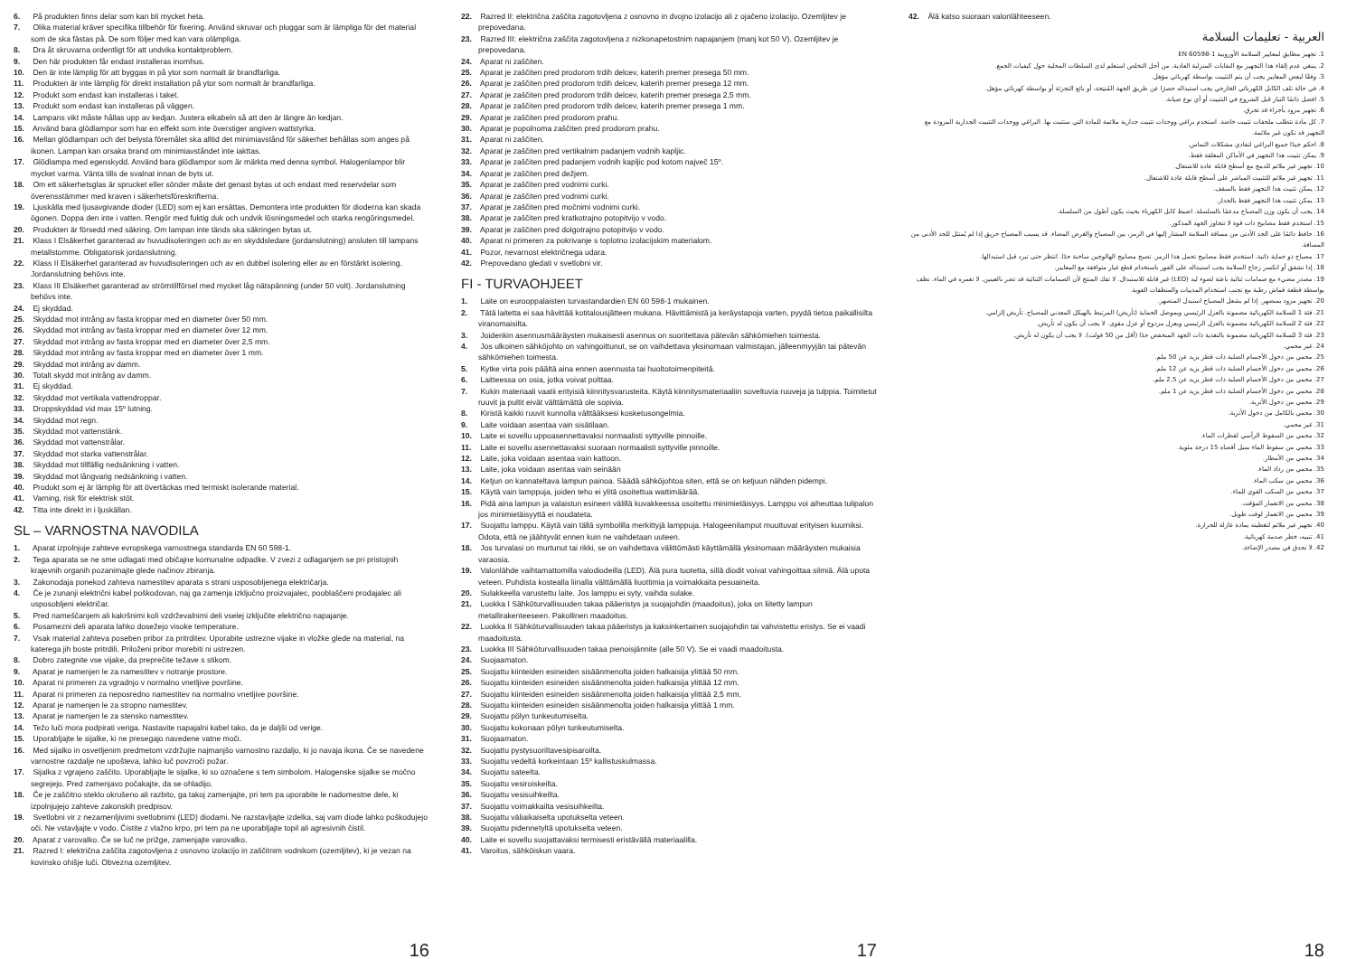6. På produkten finns delar som kan bli mycket heta.
7. Olika material kräver specifika tillbehör för fixering. Använd skruvar och pluggar som är lämpliga för det material som de ska fästas på. De som följer med kan vara olämpliga.
8. Dra åt skruvarna ordentligt för att undvika kontaktproblem.
9. Den här produkten får endast installeras inomhus.
10. Den är inte lämplig för att byggas in på ytor som normalt är brandfarliga.
11. Produkten är inte lämplig för direkt installation på ytor som normalt är brandfarliga.
12. Produkt som endast kan installeras i taket.
13. Produkt som endast kan installeras på väggen.
14. Lampans vikt måste hållas upp av kedjan. Justera elkabeln så att den är längre än kedjan.
15. Använd bara glödlampor som har en effekt som inte överstiger angiven wattstyrka.
16. Mellan glödlampan och det belysta föremålet ska alltid det minimiavstånd för säkerhet behållas som anges på ikonen. Lampan kan orsaka brand om minimiavståndet inte iakttas.
17. Glödlampa med egenskydd. Använd bara glödlampor som är märkta med denna symbol. Halogenlampor blir mycket varma. Vänta tills de svalnat innan de byts ut.
18. Om ett säkerhetsglas är sprucket eller sönder måste det genast bytas ut och endast med reservdelar som överensstämmer med kraven i säkerhetsföreskrifterna.
19. Ljuskälla med ljusavgivande dioder (LED) som ej kan ersättas. Demontera inte produkten för dioderna kan skada ögonen. Doppa den inte i vatten. Rengör med fuktig duk och undvik lösningsmedel och starka rengöringsmedel.
20. Produkten är försedd med säkring. Om lampan inte tänds ska säkringen bytas ut.
21. Klass I Elsäkerhet garanterad av huvudisoleringen och av en skyddsledare (jordanslutning) ansluten till lampans metallstomme. Obligatorisk jordanslutning.
22. Klass II Elsäkerhet garanterad av huvudisoleringen och av en dubbel isolering eller av en förstärkt isolering. Jordanslutning behövs inte.
23. Klass III Elsäkerhet garanterad av strömtillförsel med mycket låg nätspänning (under 50 volt). Jordanslutning behövs inte.
24. Ej skyddad.
25. Skyddad mot intrång av fasta kroppar med en diameter över 50 mm.
26. Skyddad mot intrång av fasta kroppar med en diameter över 12 mm.
27. Skyddad mot intrång av fasta kroppar med en diameter över 2,5 mm.
28. Skyddad mot intrång av fasta kroppar med en diameter över 1 mm.
29. Skyddad mot intrång av damm.
30. Totalt skydd mot intrång av damm.
31. Ej skyddad.
32. Skyddad mot vertikala vattendroppar.
33. Droppskyddad vid max 15º lutning.
34. Skyddad mot regn.
35. Skyddad mot vattenstänk.
36. Skyddad mot vattenstrålar.
37. Skyddad mot starka vattenstrålar.
38. Skyddad mot tillfällig nedsänkning i vatten.
39. Skyddad mot långvarig nedsänkning i vatten.
40. Produkt som ej är lämplig för att övertäckas med termiskt isolerande material.
41. Varning, risk för elektrisk stöt.
42. Titta inte direkt in i ljuskällan.
SL – VARNOSTNA NAVODILA
1. Aparat izpolnjuje zahteve evropskega varnostnega standarda EN 60 598-1.
2. Tega aparata se ne sme odlagati med običajne komunalne odpadke. V zvezi z odlaganjem se pri pristojnih krajevnih organih pozanimajte glede načinov zbiranja.
3. Zakonodaja ponekod zahteva namestitev aparata s strani usposobljenega električarja.
4. Če je zunanji električni kabel poškodovan, naj ga zamenja izključno proizvajalec, pooblaščeni prodajalec ali usposobljeni električar.
5. Pred nameščanjem ali kakršnimi koli vzdrževalnimi deli vselej izključite električno napajanje.
6. Posamezni deli aparata lahko dosežejo visoke temperature.
7. Vsak material zahteva poseben pribor za pritrditev. Uporabite ustrezne vijake in vložke glede na material, na katerega jih boste pritrdili. Priloženi pribor morebiti ni ustrezen.
8. Dobro zategnite vse vijake, da preprečite težave s stikom.
9. Aparat je namenjen le za namestitev v notranje prostore.
10. Aparat ni primeren za vgradnjo v normalno vnetljive površine.
11. Aparat ni primeren za neposredno namestitev na normalno vnetljive površine.
12. Aparat je namenjen le za stropno namestitev.
13. Aparat je namenjen le za stensko namestitev.
14. Težo luči mora podpirati veriga. Nastavite napajalni kabel tako, da je daljši od verige.
15. Uporabljajte le sijalke, ki ne presegajo navedene vatne moči.
16. Med sijalko in osvetljenim predmetom vzdržujte najmanjšo varnostno razdaljo, ki jo navaja ikona. Če se navedene varnostne razdalje ne upošteva, lahko luč povzroči požar.
17. Sijalka z vgrajeno zaščito. Uporabljajte le sijalke, ki so označene s tem simbolom. Halogenske sijalke se močno segrejejo. Pred zamenjavo počakajte, da se ohladijo.
18. Če je zaščitno steklo okrušeno ali razbito, ga takoj zamenjajte, pri tem pa uporabite le nadomestne dele, ki izpolnjujejo zahteve zakonskih predpisov.
19. Svetlobni vir z nezamenljivimi svetlobnimi (LED) diodami. Ne razstavljajte izdelka, saj vam diode lahko poškodujejo oči. Ne vstavljajte v vodo. Čistite z vlažno krpo, pri tem pa ne uporabljajte topil ali agresivnih čistil.
20. Aparat z varovalko. Če se luč ne prižge, zamenjajte varovalko.
21. Razred I: električna zaščita zagotovljena z osnovno izolacijo in zaščitnim vodnikom (ozemljitev), ki je vezan na kovinsko ohišje luči. Obvezna ozemljitev.
16
22. Razred II: električna zaščita zagotovljena z osnovno in dvojno izolacijo ali z ojačeno izolacijo. Ozemljitev je prepovedana.
23. Razred III: električna zaščita zagotovljena z nizkonapetostnim napajanjem (manj kot 50 V). Ozemljitev je prepovedana.
24. Aparat ni zaščiten.
25. Aparat je zaščiten pred prodorom trdih delcev, katerih premer presega 50 mm.
26. Aparat je zaščiten pred prodorom trdih delcev, katerih premer presega 12 mm.
27. Aparat je zaščiten pred prodorom trdih delcev, katerih premer presega 2,5 mm.
28. Aparat je zaščiten pred prodorom trdih delcev, katerih premer presega 1 mm.
29. Aparat je zaščiten pred prodorom prahu.
30. Aparat je popolnoma zaščiten pred prodorom prahu.
31. Aparat ni zaščiten.
32. Aparat je zaščiten pred vertikalnim padanjem vodnih kapljic.
33. Aparat je zaščiten pred padanjem vodnih kapljic pod kotom največ 15º.
34. Aparat je zaščiten pred dežjem.
35. Aparat je zaščiten pred vodnimi curki.
36. Aparat je zaščiten pred vodnimi curki.
37. Aparat je zaščiten pred močnimi vodnimi curki.
38. Aparat je zaščiten pred kratkotrajno potopitvijo v vodo.
39. Aparat je zaščiten pred dolgotrajno potopitvijo v vodo.
40. Aparat ni primeren za pokrivanje s toplotno izolacijskim materialom.
41. Pozor, nevarnost električnega udara.
42. Prepovedano gledati v svetlobni vir.
FI - TURVAOHJEET
1. Laite on eurooppalaisten turvastandardien EN 60 598-1 mukainen.
2. Tätä laitetta ei saa hävittää kotitalousjätteen mukana. Hävittämistä ja keräystapoja varten, pyydä tietoa paikallisilta viranomaisilta.
3. Joidenkin asennusmääräysten mukaisesti asennus on suoritettava pätevän sähkömiehen toimesta.
4. Jos ulkoinen sähköjohto on vahingoittunut, se on vaihdettava yksinomaan valmistajan, jälleenmyyjän tai pätevän sähkömiehen toimesta.
5. Kytke virta pois päältä aina ennen asennusta tai huoltotoimenpiteitä.
6. Laitteessa on osia, jotka voivat polttaa.
7. Kukin materiaali vaatii erityisiä kiinnitysvarusteita. Käytä kiinnitysmateriaaliin soveltuvia ruuveja ja tulppia. Toimitetut ruuvit ja pultit eivät välttämättä ole sopivia.
8. Kiristä kaikki ruuvit kunnolla välttääksesi kosketusongelmia.
9. Laite voidaan asentaa vain sisätilaan.
10. Laite ei sovellu uppoasennettavaksi normaalisti syttyville pinnoille.
11. Laite ei sovellu asennettavaksi suoraan normaalisti syttyville pinnoille.
12. Laite, joka voidaan asentaa vain kattoon.
13. Laite, joka voidaan asentaa vain seinään
14. Ketjun on kannateltava lampun painoa. Säädä sähköjohtoa siten, että se on ketjuun nähden pidempi.
15. Käytä vain lamppuja, joiden teho ei ylitä osoitettua wattimäärää.
16. Pidä aina lampun ja valaistun esineen välillä kuvakkeessa osoitettu minimietäisyys. Lamppu voi aiheuttaa tulipalon jos minimietäisyyttä ei noudateta.
17. Suojattu lamppu. Käytä vain tällä symbolilla merkittyjä lamppuja. Halogeenilamput muuttuvat erityisen kuumiksi. Odota, että ne jäähtyvät ennen kuin ne vaihdetaan uuteen.
18. Jos turvalasi on murtunut tai rikki, se on vaihdettava välittömästi käyttämällä yksinomaan määräysten mukaisia varaosia.
19. Valonlähde vaihtamattomilla valodiodeilla (LED). Älä pura tuotetta, sillä diodit voivat vahingoittaa silmiä. Älä upota veteen. Puhdista kostealla liinalla välttämällä liuottimia ja voimakkaita pesuaineita.
20. Sulakkeella varustettu laite. Jos lamppu ei syty, vaihda sulake.
21. Luokka I Sähköturvallisuuden takaa pääeristys ja suojajohdin (maadoitus), joka on liitetty lampun metallirakenteeseen. Pakollinen maadoitus.
22. Luokka II Sähköturvallisuuden takaa pääeristys ja kaksinkertainen suojajohdin tai vahvistettu eristys. Se ei vaadi maadoitusta.
23. Luokka III Sähköturvallisuuden takaa pienoisjännite (alle 50 V). Se ei vaadi maadoitusta.
24. Suojaamaton.
25. Suojattu kiinteiden esineiden sisäänmenolta joiden halkaisija ylittää 50 mm.
26. Suojattu kiinteiden esineiden sisäänmenolta joiden halkaisija ylittää 12 mm.
27. Suojattu kiinteiden esineiden sisäänmenolta joiden halkaisija ylittää 2,5 mm.
28. Suojattu kiinteiden esineiden sisäänmenolta joiden halkaisija ylittää 1 mm.
29. Suojattu pölyn tunkeutumiselta.
30. Suojattu kokonaan pölyn tunkeutumiselta.
31. Suojaamaton.
32. Suojattu pystysuoriltavesipisaroilta.
33. Suojattu vedeltä korkeintaan 15º kallistuskulmassa.
34. Suojattu sateelta.
35. Suojattu vesiroiskeilta.
36. Suojattu vesisuihkeilta.
37. Suojattu voimakkailta vesisuihkeilta.
38. Suojattu väliaikaiselta upotukselta veteen.
39. Suojattu pidennetyltä upotukselta veteen.
40. Laite ei sovellu suojattavaksi termisesti eristävällä materiaalilla.
41. Varoitus, sähköiskun vaara.
17
42. Älä katso suoraan valonlähteeseen.
العربية - تعليمات السلامة
1. تجهيز مطابق لمعايير السلامة الأوروبية EN 60598-1
2. ينبغي عدم إلقاء هذا التجهيز مع النفايات المنزلية العادية. من أجل التخلص استعلم لدى السلطات المحلية حول كيفيات الجمع.
3. وفقًا لبعض المعايير يجب أن يتم التثبيت بواسطة كهربائي مؤهل.
4. في حالة تلف الكابل الكهربائي الخارجي يجب استبداله حصرًا عن طريق الجهة المُنتِجة، أو بائع التجزئة أو بواسطة كهربائي مؤهل.
5. افصل دائمًا التيار قبل الشروع في التثبيت أو أي نوع صيانة.
6. تجهيز مزود بأجزاء قد تحرق.
7. كل مادة تتطلب ملحقات تثبيت خاصة. استخدم براغي ووحدات تثبيت جدارية ملائمة للمادة التي ستثبت بها. البراغي ووحدات التثبيت الجدارية المزودة مع التجهيز قد تكون غير ملائمة.
8. احكم جيدًا جميع البراغي لتفادي مشكلات التماس.
9. يمكن تثبيت هذا التجهيز في الأماكن المغلقة فقط.
10. تجهيز غير ملائم للدمج مع أسطح قابلة عادة للاشتعال.
11. تجهيز غير ملائم للتثبيت المباشر على أسطح قابلة عادة للاشتعال.
12. يمكن تثبيت هذا التجهيز فقط بالسقف.
13. يمكن تثبيت هذا التجهيز فقط بالجدار.
14. يجب أن يكون وزن المصباح مدعمًا بالسلسلة. اضبط كابل الكهرباء بحيث يكون أطول من السلسلة.
15. استخدم فقط مصابيح ذات قوة لا تتجاوز الجهد المذكور.
16. حافظ دائمًا على الحد الأدنى من مسافة السلامة المشار إليها في الرمز، بين المصباح والغرض المضاء. قد يسبب المصباح حريق إذا لم يُمتثل للحد الأدنى من المسافة.
17. مصباح ذو حماية ذاتية. استخدم فقط مصابيح تحمل هذا الرمز. تصبح مصابيح الهالوجين ساخنة جدًا. انتظر حتى تبرد قبل استبدالها.
18. إذا تشقق أو انكسر زجاج السلامة يجب استبداله على الفور باستخدام قطع غيار متوافقة مع المعايير.
19. مصدر مضيء مع صمامات ثنائية باعثة لضوء ليد (LED) غير قابلة للاستبدال. لا تفك المنتج لأن الصمامات الثنائية قد تضر بالعينين. لا تغمره في الماء. نظف بواسطة قطعة قماش رطبة مع تجنب استخدام المذيبات والمنظفات القوية.
20. تجهيز مزود بمنصهر. إذا لم يشعل المصباح استبدل المنصهر.
21. فئة 1 للسلامة الكهربائية مضمونة بالعزل الرئيسي وبموصل الحماية (تأريض) المرتبط بالهيكل المعدني للمصباح. تأريض إلزامي.
22. فئة 2 للسلامة الكهربائية مضمونة بالعزل الرئيسي وبعزل مزدوج أو عزل مقوى. لا يجب أن يكون له تأريض.
23. فئة 3 للسلامة الكهربائية مضمونة بالتغذية ذات الجهد المنخفض جدًا (أقل من 50 فولت). لا يجب أن يكون له تأريض.
24. غير محمي.
25. محمي من دخول الأجسام الصلبة ذات قطر يزيد عن 50 ملم.
26. محمي من دخول الأجسام الصلبة ذات قطر يزيد عن 12 ملم.
27. محمي من دخول الأجسام الصلبة ذات قطر يزيد عن 2,5 ملم.
28. محمي من دخول الأجسام الصلبة ذات قطر يزيد عن 1 ملم.
29. محمي من دخول الأتربة.
30. محمي بالكامل من دخول الأتربة.
31. غير محمي.
32. محمي من السقوط الرأسي لقطرات الماء.
33. محمي من سقوط الماء بميل أقصاه 15 درجة مئوية.
34. محمي من الأمطار.
35. محمي من رذاذ الماء.
36. محمي من سكب الماء.
37. محمي من السكب القوي للماء.
38. محمي من الانغمار المؤقت.
39. محمي من الانغمار لوقت طويل.
40. تجهيز غير ملائم لتغطيته بمادة عازلة للحرارة.
41. تنبيه، خطر صدمة كهربائية.
42. لا تحدق في مصدر الإضاءة.
18